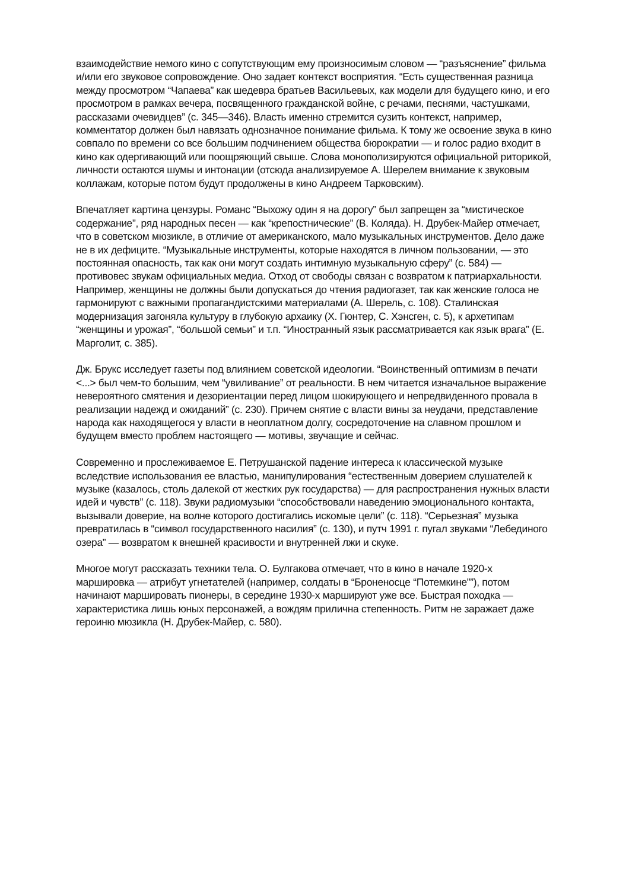взаимодействие немого кино с сопутствующим ему произносимым словом — “разъяснение” фильма и/или его звуковое сопровождение. Оно задает контекст восприятия. “Есть существенная разница между просмотром “Чапаева” как шедевра братьев Васильевых, как модели для будущего кино, и его просмотром в рамках вечера, посвященного гражданской войне, с речами, песнями, частушками, рассказами очевидцев” (с. 345—346). Власть именно стремится сузить контекст, например, комментатор должен был навязать однозначное понимание фильма. К тому же освоение звука в кино совпало по времени со все большим подчинением общества бюрократии — и голос радио входит в кино как одергивающий или поощряющий свыше. Слова монополизируются официальной риторикой, личности остаются шумы и интонации (отсюда анализируемое А. Шерелем внимание к звуковым коллажам, которые потом будут продолжены в кино Андреем Тарковским).
Впечатляет картина цензуры. Романс “Выхожу один я на дорогу” был запрещен за “мистическое содержание”, ряд народных песен — как “крепостнические” (В. Коляда). Н. Друбек-Майер отмечает, что в советском мюзикле, в отличие от американского, мало музыкальных инструментов. Дело даже не в их дефиците. “Музыкальные инструменты, которые находятся в личном пользовании, — это постоянная опасность, так как они могут создать интимную музыкальную сферу” (с. 584) — противовес звукам официальных медиа. Отход от свободы связан с возвратом к патриархальности. Например, женщины не должны были допускаться до чтения радиогазет, так как женские голоса не гармонируют с важными пропагандистскими материалами (А. Шерель, с. 108). Сталинская модернизация загоняла культуру в глубокую архаику (Х. Гюнтер, С. Хэнсген, с. 5), к архетипам “женщины и урожая”, “большой семьи” и т.п. “Иностранный язык рассматривается как язык врага” (Е. Марголит, с. 385).
Дж. Брукс исследует газеты под влиянием советской идеологии. “Воинственный оптимизм в печати <...> был чем-то большим, чем “увиливание” от реальности. В нем читается изначальное выражение невероятного смятения и дезориентации перед лицом шокирующего и непредвиденного провала в реализации надежд и ожиданий” (с. 230). Причем снятие с власти вины за неудачи, представление народа как находящегося у власти в неоплатном долгу, сосредоточение на славном прошлом и будущем вместо проблем настоящего — мотивы, звучащие и сейчас.
Современно и прослеживаемое Е. Петрушанской падение интереса к классической музыке вследствие использования ее властью, манипулирования “естественным доверием слушателей к музыке (казалось, столь далекой от жестких рук государства) — для распространения нужных власти идей и чувств” (с. 118). Звуки радиомузыки “способствовали наведению эмоционального контакта, вызывали доверие, на волне которого достигались искомые цели” (с. 118). “Серьезная” музыка превратилась в “символ государственного насилия” (с. 130), и путч 1991 г. пугал звуками “Лебединого озера” — возвратом к внешней красивости и внутренней лжи и скуке.
Многое могут рассказать техники тела. О. Булгакова отмечает, что в кино в начале 1920-х маршировка — атрибут угнетателей (например, солдаты в “Броненосце “Потемкине””), потом начинают маршировать пионеры, в середине 1930-х маршируют уже все. Быстрая походка — характеристика лишь юных персонажей, а вождям прилична степенность. Ритм не заражает даже героиню мюзикла (Н. Друбек-Майер, с. 580).